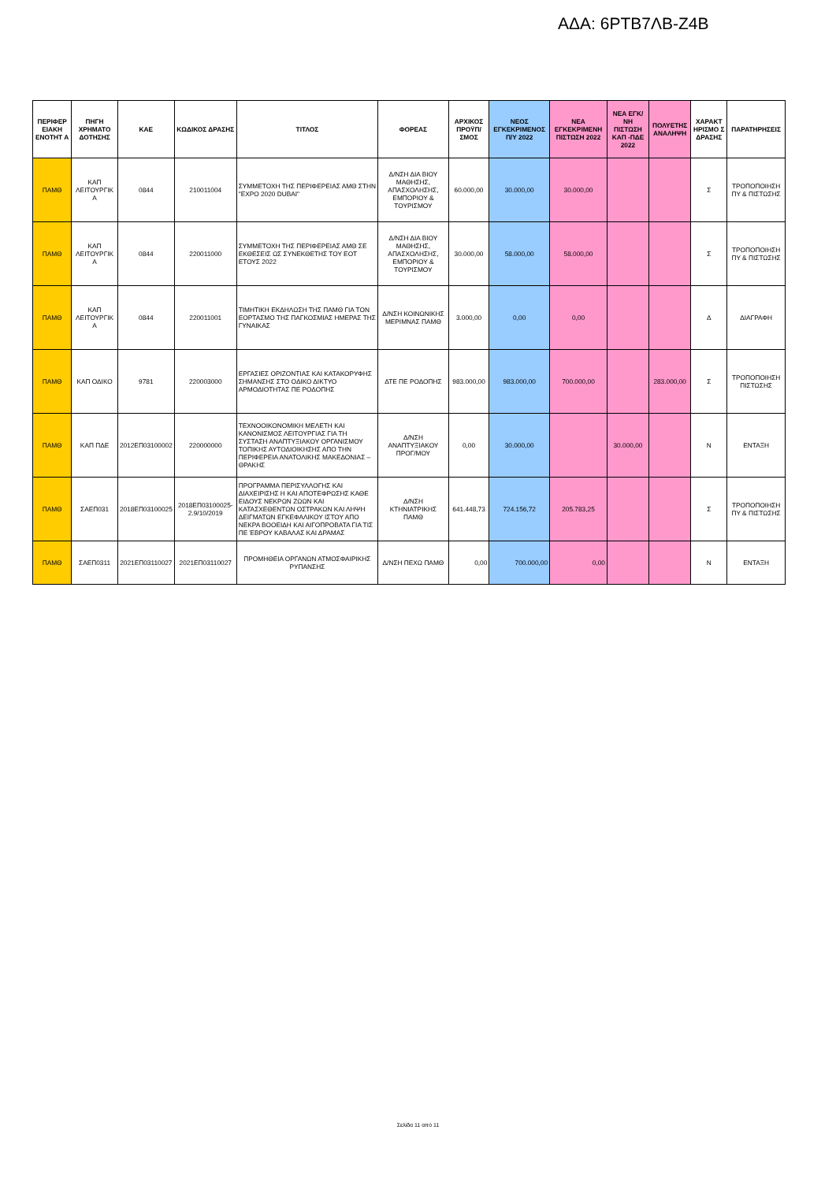ΑΔΑ: 6ΡΤΒ7ΛΒ-Ζ4Β
| ΠΕΡΙΦΕΡ ΕΙΑΚΗ ΕΝΟΤΗΤ Α | ΠΗΓΗ ΧΡΗΜΑΤΟ ΔΟΤΗΣΗΣ | ΚΑΕ | ΚΩΔΙΚΟΣ ΔΡΑΣΗΣ | ΤΙΤΛΟΣ | ΦΟΡΕΑΣ | ΑΡΧΙΚΟΣ ΠΡΟΫΠ/ΣΜΟΣ | ΝΕΟΣ ΕΓΚΕΚΡΙΜΕΝΟΣ Π/Υ 2022 | ΝΕΑ ΕΓΚΕΚΡΙΜΕΝΗ ΠΙΣΤΩΣΗ 2022 | ΝΕΑ ΕΓΚ/ΝΗ ΠΙΣΤΩΣΗ ΚΑΠ -ΠΔΕ 2022 | ΠΟΛΥΕΤΗΣ ΑΝΑΛΗΨΗ | ΧΑΡΑΚΤ ΗΡΙΣΜΟ Σ ΔΡΑΣΗΣ | ΠΑΡΑΤΗΡΗΣΕΙΣ |
| --- | --- | --- | --- | --- | --- | --- | --- | --- | --- | --- | --- | --- |
| ΠΑΜΘ | ΚΑΠ ΛΕΙΤΟΥΡΓΙΚ Α | 0844 | 210011004 | ΣΥΜΜΕΤΟΧΗ ΤΗΣ ΠΕΡΙΦΕΡΕΙΑΣ ΑΜΘ ΣΤΗΝ "EXPO 2020 DUBAI" | Δ/ΝΣΗ ΔΙΑ ΒΙΟΥ ΜΑΘΗΣΗΣ, ΑΠΑΣΧΟΛΗΣΗΣ, ΕΜΠΟΡΙΟΥ & ΤΟΥΡΙΣΜΟΥ | 60.000,00 | 30.000,00 | 30.000,00 | | | Σ | ΤΡΟΠΟΠΟΙΗΣΗ ΠΥ & ΠΙΣΤΩΣΗΣ |
| ΠΑΜΘ | ΚΑΠ ΛΕΙΤΟΥΡΓΙΚ Α | 0844 | 220011000 | ΣΥΜΜΕΤΟΧΗ ΤΗΣ ΠΕΡΙΦΕΡΕΙΑΣ ΑΜΘ ΣΕ ΕΚΘΕΣΕΙΣ ΩΣ ΣΥΝΕΚΘΕΤΗΣ ΤΟΥ ΕΟΤ ΕΤΟΥΣ 2022 | Δ/ΝΣΗ ΔΙΑ ΒΙΟΥ ΜΑΘΗΣΗΣ, ΑΠΑΣΧΟΛΗΣΗΣ, ΕΜΠΟΡΙΟΥ & ΤΟΥΡΙΣΜΟΥ | 30.000,00 | 58.000,00 | 58.000,00 | | | Σ | ΤΡΟΠΟΠΟΙΗΣΗ ΠΥ & ΠΙΣΤΩΣΗΣ |
| ΠΑΜΘ | ΚΑΠ ΛΕΙΤΟΥΡΓΙΚ Α | 0844 | 220011001 | ΤΙΜΗΤΙΚΗ ΕΚΔΗΛΩΣΗ ΤΗΣ ΠΑΜΘ ΓΙΑ ΤΟΝ ΕΟΡΤΑΣΜΟ ΤΗΣ ΠΑΓΚΟΣΜΙΑΣ ΗΜΕΡΑΣ ΤΗΣ ΓΥΝΑΙΚΑΣ | Δ/ΝΣΗ ΚΟΙΝΩΝΙΚΗΣ ΜΕΡΙΜΝΑΣ ΠΑΜΘ | 3.000,00 | 0,00 | 0,00 | | | Δ | ΔΙΑΓΡΑΦΗ |
| ΠΑΜΘ | ΚΑΠ ΟΔΙΚΟ | 9781 | 220003000 | ΕΡΓΑΣΙΕΣ ΟΡΙΖΟΝΤΙΑΣ ΚΑΙ ΚΑΤΑΚΟΡΥΦΗΣ ΣΗΜΑΝΣΗΣ ΣΤΟ ΟΔΙΚΟ ΔΙΚΤΥΟ ΑΡΜΟΔΙΟΤΗΤΑΣ ΠΕ ΡΟΔΟΠΗΣ | ΔΤΕ ΠΕ ΡΟΔΟΠΗΣ | 983.000,00 | 983.000,00 | 700.000,00 | | 283.000,00 | Σ | ΤΡΟΠΟΠΟΙΗΣΗ ΠΙΣΤΩΣΗΣ |
| ΠΑΜΘ | ΚΑΠ ΠΔΕ | 2012ΕΠ03100002 | 220000000 | ΤΕΧΝΟΟΙΚΟΝΟΜΙΚΗ ΜΕΛΕΤΗ ΚΑΙ ΚΑΝΟΝΙΣΜΟΣ ΛΕΙΤΟΥΡΓΙΑΣ ΓΙΑ ΤΗ ΣΥΣΤΑΣΗ ΑΝΑΠΤΥΞΙΑΚΟΥ ΟΡΓΑΝΙΣΜΟΥ ΤΟΠΙΚΗΣ ΑΥΤΟΔΙΟΙΚΗΣΗΣ ΑΠΟ ΤΗΝ ΠΕΡΙΦΕΡΕΙΑ ΑΝΑΤΟΛΙΚΗΣ ΜΑΚΕΔΟΝΙΑΣ – ΘΡΑΚΗΣ | Δ/ΝΣΗ ΑΝΑΠΤΥΞΙΑΚΟΥ ΠΡΟΓ/ΜΟΥ | 0,00 | 30.000,00 | | 30.000,00 | | Ν | ΕΝΤΑΞΗ |
| ΠΑΜΘ | ΣΑΕΠ031 | 2018ΕΠ03100025 | 2018ΕΠ03100025-2.9/10/2019 | ΠΡΟΓΡΑΜΜΑ ΠΕΡΙΣΥΛΛΟΓΗΣ ΚΑΙ ΔΙΑΧΕΙΡΙΣΗΣ Η ΚΑΙ ΑΠΟΤΕΦΡΩΣΗΣ ΚΑΘΕ ΕΙΔΟΥΣ ΝΕΚΡΩΝ ΖΩΩΝ ΚΑΙ ΚΑΤΑΣΧΕΘΕΝΤΩΝ ΟΣΤΡΑΚΩΝ ΚΑΙ ΛΗΨΗ ΔΕΙΓΜΑΤΩΝ ΕΓΚΕΦΑΛΙΚΟΥ ΙΣΤΟΥ ΑΠΟ ΝΕΚΡΑ ΒΟΟΕΙΔΗ ΚΑΙ ΑΙΓΟΠΡΟΒΑΤΑ ΓΙΑ ΤΙΣ ΠΕ ΈΒΡΟΥ ΚΑΒΑΛΑΣ ΚΑΙ ΔΡΑΜΑΣ | Δ/ΝΣΗ ΚΤΗΝΙΑΤΡΙΚΗΣ ΠΑΜΘ | 641.448,73 | 724.156,72 | 205.783,25 | | | Σ | ΤΡΟΠΟΠΟΙΗΣΗ ΠΥ & ΠΙΣΤΩΣΗΣ |
| ΠΑΜΘ | ΣΑΕΠ0311 | 2021ΕΠ03110027 | 2021ΕΠ03110027 | ΠΡΟΜΗΘΕΙΑ ΟΡΓΑΝΩΝ ΑΤΜΟΣΦΑΙΡΙΚΗΣ ΡΥΠΑΝΣΗΣ | Δ/ΝΣΗ ΠΕΧΩ ΠΑΜΘ | 0,00 | 700.000,00 | 0,00 | | | Ν | ΕΝΤΑΞΗ |
Σελίδα 11 από 11